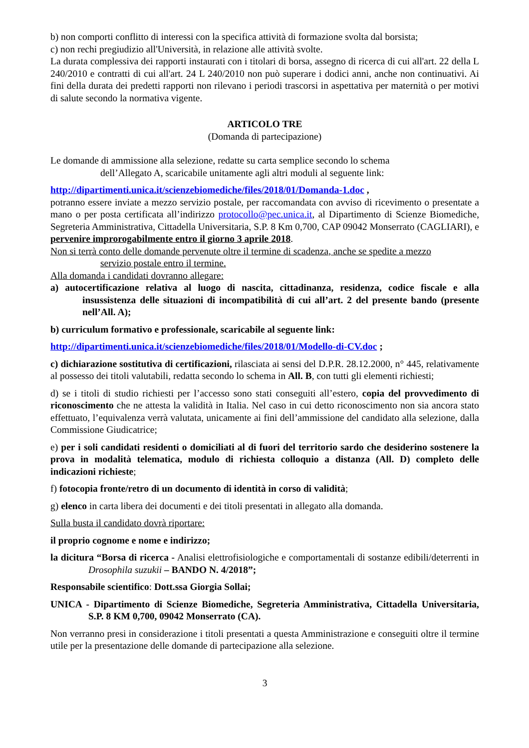b) non comporti conflitto di interessi con la specifica attività di formazione svolta dal borsista;
c) non rechi pregiudizio all'Università, in relazione alle attività svolte.
La durata complessiva dei rapporti instaurati con i titolari di borsa, assegno di ricerca di cui all'art. 22 della L 240/2010 e contratti di cui all'art. 24 L 240/2010 non può superare i dodici anni, anche non continuativi. Ai fini della durata dei predetti rapporti non rilevano i periodi trascorsi in aspettativa per maternità o per motivi di salute secondo la normativa vigente.
ARTICOLO TRE
(Domanda di partecipazione)
Le domande di ammissione alla selezione, redatte su carta semplice secondo lo schema
dell’Allegato A, scaricabile unitamente agli altri moduli al seguente link:
http://dipartimenti.unica.it/scienzebiomediche/files/2018/01/Domanda-1.doc ,
potranno essere inviate a mezzo servizio postale, per raccomandata con avviso di ricevimento o presentate a mano o per posta certificata all’indirizzo protocollo@pec.unica.it, al Dipartimento di Scienze Biomediche, Segreteria Amministrativa, Cittadella Universitaria, S.P. 8 Km 0,700, CAP 09042 Monserrato (CAGLIARI), e pervenire improrogabilmente entro il giorno 3 aprile 2018.
Non si terrà conto delle domande pervenute oltre il termine di scadenza, anche se spedite a mezzo
servizio postale entro il termine.
Alla domanda i candidati dovranno allegare:
a) autocertificazione relativa al luogo di nascita, cittadinanza, residenza, codice fiscale e alla insussistenza delle situazioni di incompatibilità di cui all’art. 2 del presente bando (presente nell’All. A);
b) curriculum formativo e professionale, scaricabile al seguente link:
http://dipartimenti.unica.it/scienzebiomediche/files/2018/01/Modello-di-CV.doc ;
c) dichiarazione sostitutiva di certificazioni, rilasciata ai sensi del D.P.R. 28.12.2000, n° 445, relativamente al possesso dei titoli valutabili, redatta secondo lo schema in All. B, con tutti gli elementi richiesti;
d) se i titoli di studio richiesti per l’accesso sono stati conseguiti all’estero, copia del provvedimento di riconoscimento che ne attesta la validità in Italia. Nel caso in cui detto riconoscimento non sia ancora stato effettuato, l’equivalenza verrà valutata, unicamente ai fini dell’ammissione del candidato alla selezione, dalla Commissione Giudicatrice;
e) per i soli candidati residenti o domiciliati al di fuori del territorio sardo che desiderino sostenere la prova in modalità telematica, modulo di richiesta colloquio a distanza (All. D) completo delle indicazioni richieste;
f) fotocopia fronte/retro di un documento di identità in corso di validità;
g) elenco in carta libera dei documenti e dei titoli presentati in allegato alla domanda.
Sulla busta il candidato dovrà riportare:
il proprio cognome e nome e indirizzo;
la dicitura “Borsa di ricerca - Analisi elettrofisiologiche e comportamentali di sostanze edibili/deterrenti in Drosophila suzukii – BANDO N. 4/2018”;
Responsabile scientifico: Dott.ssa Giorgia Sollai;
UNICA - Dipartimento di Scienze Biomediche, Segreteria Amministrativa, Cittadella Universitaria, S.P. 8 KM 0,700, 09042 Monserrato (CA).
Non verranno presi in considerazione i titoli presentati a questa Amministrazione e conseguiti oltre il termine utile per la presentazione delle domande di partecipazione alla selezione.
3